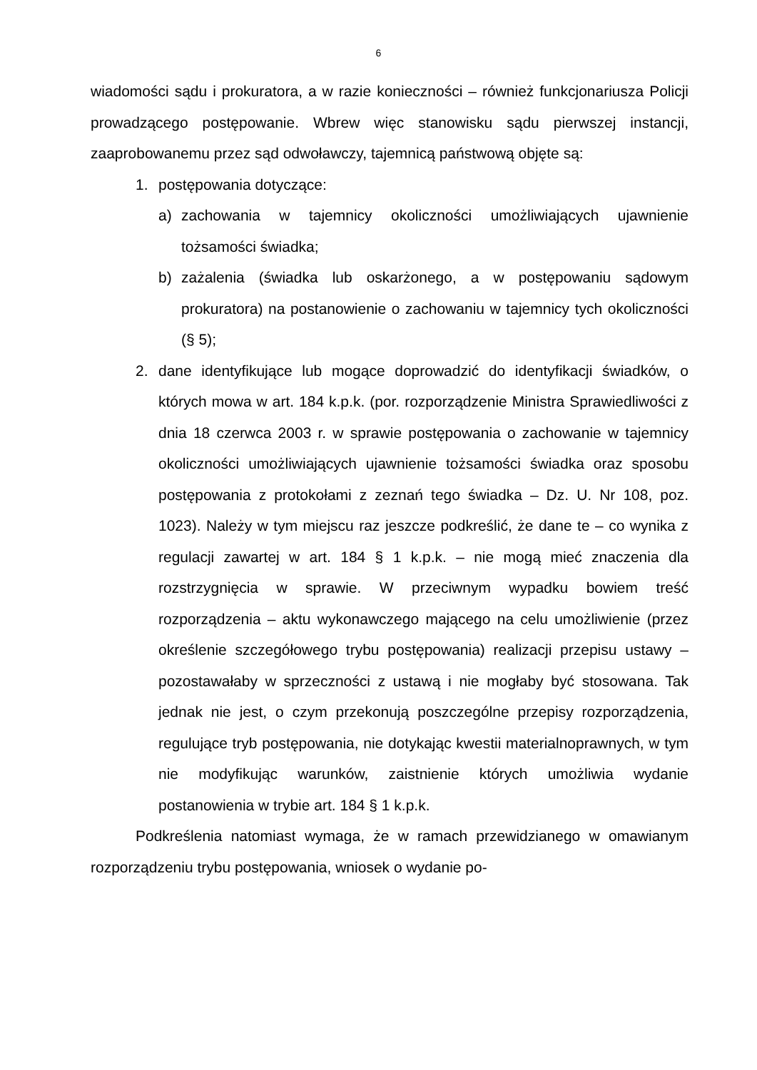6
wiadomości sądu i prokuratora, a w razie konieczności – również funkcjonariusza Policji prowadzącego postępowanie. Wbrew więc stanowisku sądu pierwszej instancji, zaaprobowanemu przez sąd odwoławczy, tajemnicą państwową objęte są:
1. postępowania dotyczące:
a) zachowania w tajemnicy okoliczności umożliwiających ujawnienie tożsamości świadka;
b) zażalenia (świadka lub oskarżonego, a w postępowaniu sądowym prokuratora) na postanowienie o zachowaniu w tajemnicy tych okoliczności (§ 5);
2. dane identyfikujące lub mogące doprowadzić do identyfikacji świadków, o których mowa w art. 184 k.p.k. (por. rozporządzenie Ministra Sprawiedliwości z dnia 18 czerwca 2003 r. w sprawie postępowania o zachowanie w tajemnicy okoliczności umożliwiających ujawnienie tożsamości świadka oraz sposobu postępowania z protokołami z zeznań tego świadka – Dz. U. Nr 108, poz. 1023). Należy w tym miejscu raz jeszcze podkreślić, że dane te – co wynika z regulacji zawartej w art. 184 § 1 k.p.k. – nie mogą mieć znaczenia dla rozstrzygnięcia w sprawie. W przeciwnym wypadku bowiem treść rozporządzenia – aktu wykonawczego mającego na celu umożliwienie (przez określenie szczegółowego trybu postępowania) realizacji przepisu ustawy – pozostawałaby w sprzeczności z ustawą i nie mogłaby być stosowana. Tak jednak nie jest, o czym przekonują poszczególne przepisy rozporządzenia, regulujące tryb postępowania, nie dotykając kwestii materialnoprawnych, w tym nie modyfikując warunków, zaistnienie których umożliwia wydanie postanowienia w trybie art. 184 § 1 k.p.k.
Podkreślenia natomiast wymaga, że w ramach przewidzianego w omawianym rozporządzeniu trybu postępowania, wniosek o wydanie po-